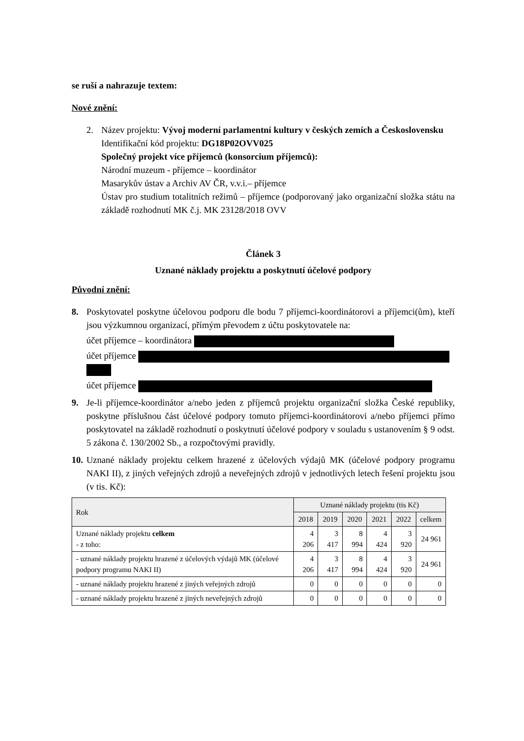se ruší a nahrazuje textem:
Nové znění:
2. Název projektu: Vývoj moderní parlamentní kultury v českých zemích a Československu
Identifikační kód projektu: DG18P02OVV025
Společný projekt více příjemců (konsorcium příjemců):
Národní muzeum - příjemce – koordinátor
Masarykův ústav a Archiv AV ČR, v.v.i.– příjemce
Ústav pro studium totalitních režimů – příjemce (podporovaný jako organizační složka státu na základě rozhodnutí MK č.j. MK 23128/2018 OVV
Článek 3
Uznané náklady projektu a poskytnutí účelové podpory
Původní znění:
8. Poskytovatel poskytne účelovou podporu dle bodu 7 příjemci-koordinátorovi a příjemci(ům), kteří jsou výzkumnou organizací, přímým převodem z účtu poskytovatele na:
účet příjemce – koordinátora
účet příjemce
účet příjemce
9. Je-li příjemce-koordinátor a/nebo jeden z příjemců projektu organizační složka České republiky, poskytne příslušnou část účelové podpory tomuto příjemci-koordinátorovi a/nebo příjemci přímo poskytovatel na základě rozhodnutí o poskytnutí účelové podpory v souladu s ustanovením § 9 odst. 5 zákona č. 130/2002 Sb., a rozpočtovými pravidly.
10.
Uznané náklady projektu celkem hrazené z účelových výdajů MK (účelové podpory programu NAKI II), z jiných veřejných zdrojů a neveřejných zdrojů v jednotlivých letech řešení projektu jsou (v tis. Kč):
| Rok | Uznané náklady projektu (tis Kč) | | | | | |
| --- | --- | --- | --- | --- | --- | --- |
| | 2018 | 2019 | 2020 | 2021 | 2022 | celkem |
| Uznané náklady projektu celkem - z toho: | 4 206 | 3 417 | 8 994 | 4 424 | 3 920 | 24 961 |
| - uznané náklady projektu hrazené z účelových výdajů MK (účelové podpory programu NAKI II) | 4 206 | 3 417 | 8 994 | 4 424 | 3 920 | 24 961 |
| - uznané náklady projektu hrazené z jiných veřejných zdrojů | 0 | 0 | 0 | 0 | 0 | 0 |
| - uznané náklady projektu hrazené z jiných neveřejných zdrojů | 0 | 0 | 0 | 0 | 0 | 0 |